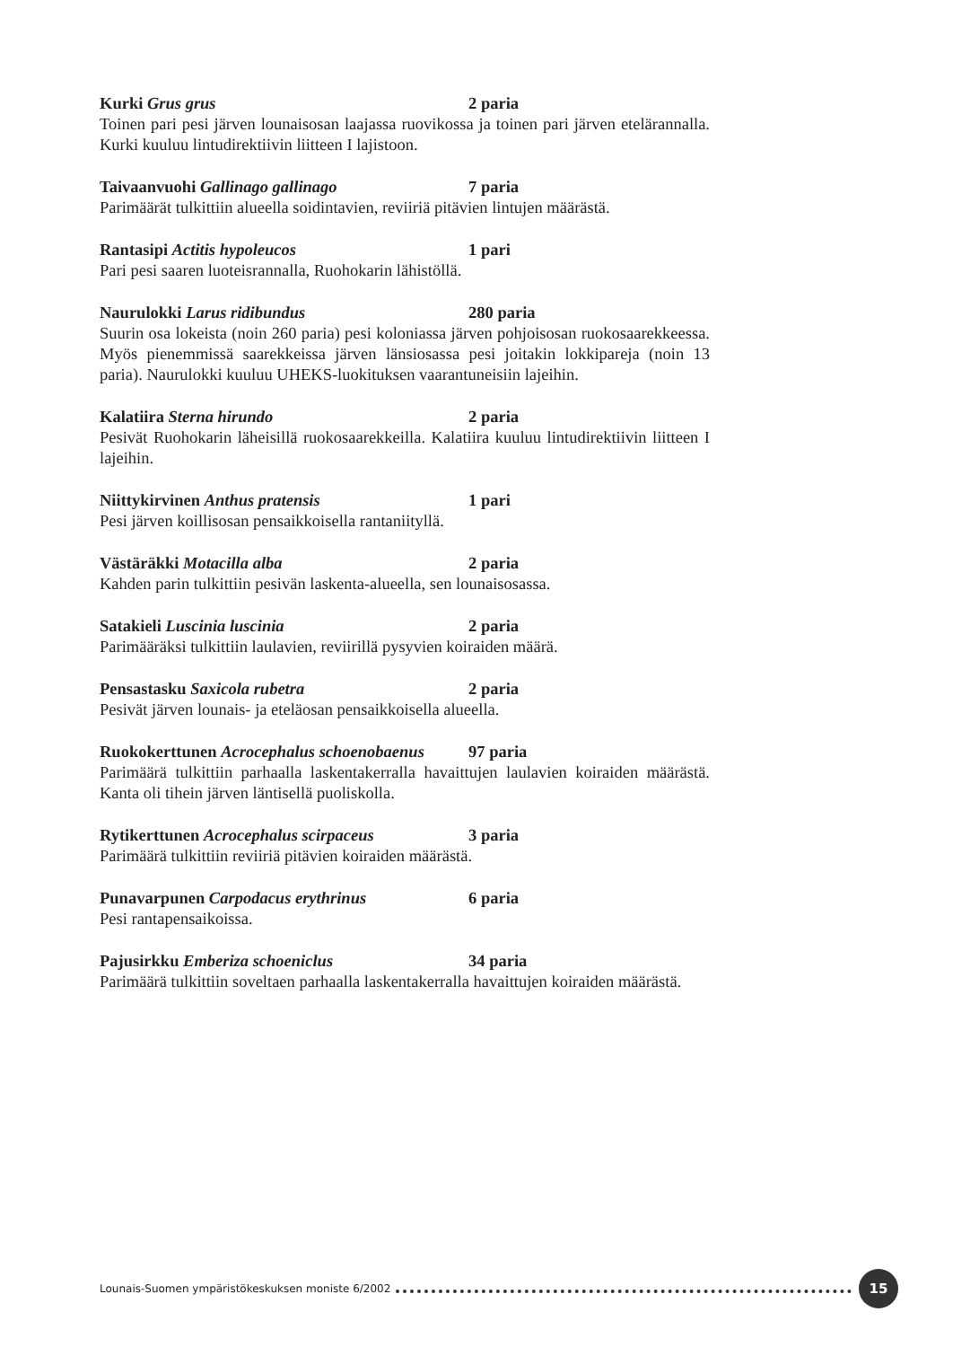Kurki Grus grus 2 paria
Toinen pari pesi järven lounaisosan laajassa ruovikossa ja toinen pari järven etelärannalla. Kurki kuuluu lintudirektiivin liitteen I lajistoon.
Taivaanvuohi Gallinago gallinago 7 paria
Parimäärät tulkittiin alueella soidintavien, reviiriä pitävien lintujen määrästä.
Rantasipi Actitis hypoleucos 1 pari
Pari pesi saaren luoteisrannalla, Ruohokarin lähistöllä.
Naurulokki Larus ridibundus 280 paria
Suurin osa lokeista (noin 260 paria) pesi koloniassa järven pohjoisosan ruokosaarekkeessa. Myös pienemmissä saarekkeissa järven länsiosassa pesi joitakin lokkipareja (noin 13 paria). Naurulokki kuuluu UHEKS-luokituksen vaarantuneisiin lajeihin.
Kalatiira Sterna hirundo 2 paria
Pesivät Ruohokarin läheisillä ruokosaarekkeilla. Kalatiira kuuluu lintudirektiivin liitteen I lajeihin.
Niittykirvinen Anthus pratensis 1 pari
Pesi järven koillisosan pensaikkoisella rantaniityllä.
Västäräkki Motacilla alba 2 paria
Kahden parin tulkittiin pesivän laskenta-alueella, sen lounaisosassa.
Satakieli Luscinia luscinia 2 paria
Parimääräksi tulkittiin laulavien, reviirillä pysyvien koiraiden määrä.
Pensastasku Saxicola rubetra 2 paria
Pesivät järven lounais- ja eteläosan pensaikkoisella alueella.
Ruokokerttunen Acrocephalus schoenobaenus 97 paria
Parimäärä tulkittiin parhaalla laskentakerralla havaittujen laulavien koiraiden määrästä. Kanta oli tihein järven läntisellä puoliskolla.
Rytikerttunen Acrocephalus scirpaceus 3 paria
Parimäärä tulkittiin reviiriä pitävien koiraiden määrästä.
Punavarpunen Carpodacus erythrinus 6 paria
Pesi rantapensaikoissa.
Pajusirkku Emberiza schoeniclus 34 paria
Parimäärä tulkittiin soveltaen parhaalla laskentakerralla havaittujen koiraiden määrästä.
Lounais-Suomen ympäristökeskuksen moniste 6/2002 15